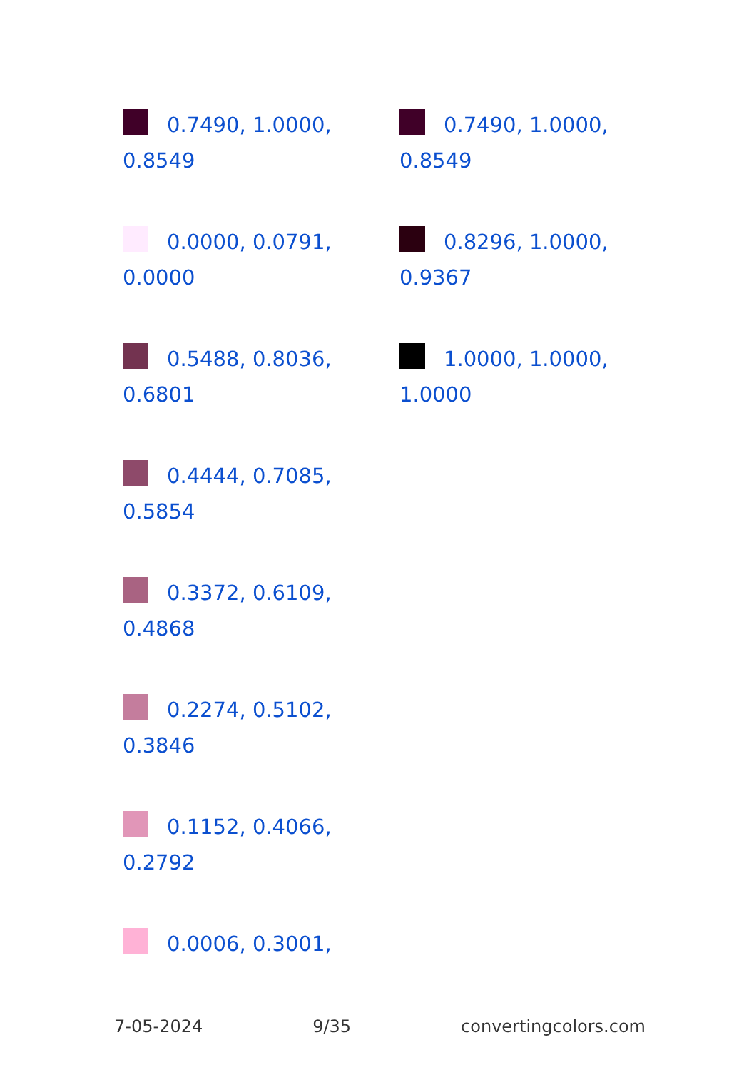0.7490, 1.0000,
0.8549
0.0000, 0.0791,
0.0000
0.5488, 0.8036,
0.6801
0.4444, 0.7085,
0.5854
0.3372, 0.6109,
0.4868
0.2274, 0.5102,
0.3846
0.1152, 0.4066,
0.2792
0.0006, 0.3001,
0.7490, 1.0000,
0.8549
0.8296, 1.0000,
0.9367
1.0000, 1.0000,
1.0000
7-05-2024 9/35 convertingcolors.com